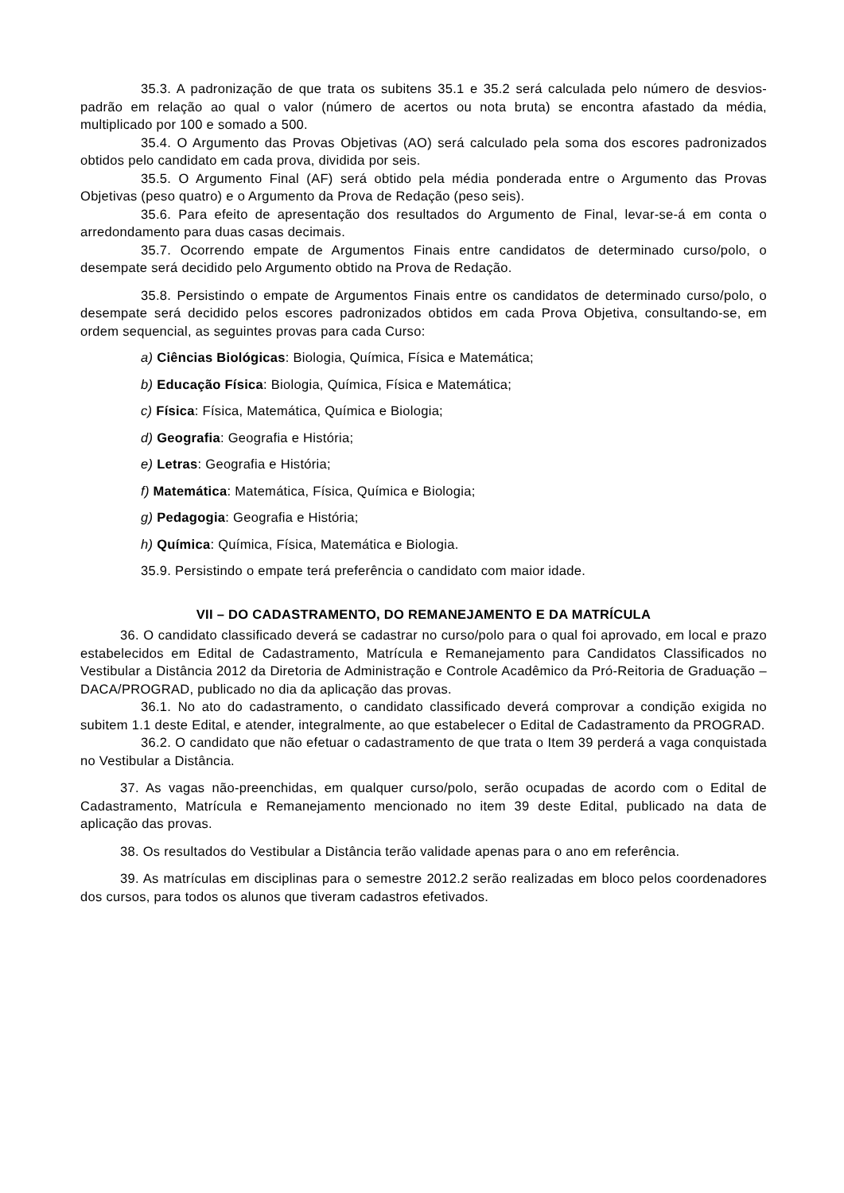35.3. A padronização de que trata os subitens 35.1 e 35.2 será calculada pelo número de desvios-padrão em relação ao qual o valor (número de acertos ou nota bruta) se encontra afastado da média, multiplicado por 100 e somado a 500.
35.4. O Argumento das Provas Objetivas (AO) será calculado pela soma dos escores padronizados obtidos pelo candidato em cada prova, dividida por seis.
35.5. O Argumento Final (AF) será obtido pela média ponderada entre o Argumento das Provas Objetivas (peso quatro) e o Argumento da Prova de Redação (peso seis).
35.6. Para efeito de apresentação dos resultados do Argumento de Final, levar-se-á em conta o arredondamento para duas casas decimais.
35.7. Ocorrendo empate de Argumentos Finais entre candidatos de determinado curso/polo, o desempate será decidido pelo Argumento obtido na Prova de Redação.
35.8. Persistindo o empate de Argumentos Finais entre os candidatos de determinado curso/polo, o desempate será decidido pelos escores padronizados obtidos em cada Prova Objetiva, consultando-se, em ordem sequencial, as seguintes provas para cada Curso:
a) Ciências Biológicas: Biologia, Química, Física e Matemática;
b) Educação Física: Biologia, Química, Física e Matemática;
c) Física: Física, Matemática, Química e Biologia;
d) Geografia: Geografia e História;
e) Letras: Geografia e História;
f) Matemática: Matemática, Física, Química e Biologia;
g) Pedagogia: Geografia e História;
h) Química: Química, Física, Matemática e Biologia.
35.9. Persistindo o empate terá preferência o candidato com maior idade.
VII – DO CADASTRAMENTO, DO REMANEJAMENTO E DA MATRÍCULA
36. O candidato classificado deverá se cadastrar no curso/polo para o qual foi aprovado, em local e prazo estabelecidos em Edital de Cadastramento, Matrícula e Remanejamento para Candidatos Classificados no Vestibular a Distância 2012 da Diretoria de Administração e Controle Acadêmico da Pró-Reitoria de Graduação – DACA/PROGRAD, publicado no dia da aplicação das provas.
36.1. No ato do cadastramento, o candidato classificado deverá comprovar a condição exigida no subitem 1.1 deste Edital, e atender, integralmente, ao que estabelecer o Edital de Cadastramento da PROGRAD.
36.2. O candidato que não efetuar o cadastramento de que trata o Item 39 perderá a vaga conquistada no Vestibular a Distância.
37. As vagas não-preenchidas, em qualquer curso/polo, serão ocupadas de acordo com o Edital de Cadastramento, Matrícula e Remanejamento mencionado no item 39 deste Edital, publicado na data de aplicação das provas.
38. Os resultados do Vestibular a Distância terão validade apenas para o ano em referência.
39. As matrículas em disciplinas para o semestre 2012.2 serão realizadas em bloco pelos coordenadores dos cursos, para todos os alunos que tiveram cadastros efetivados.